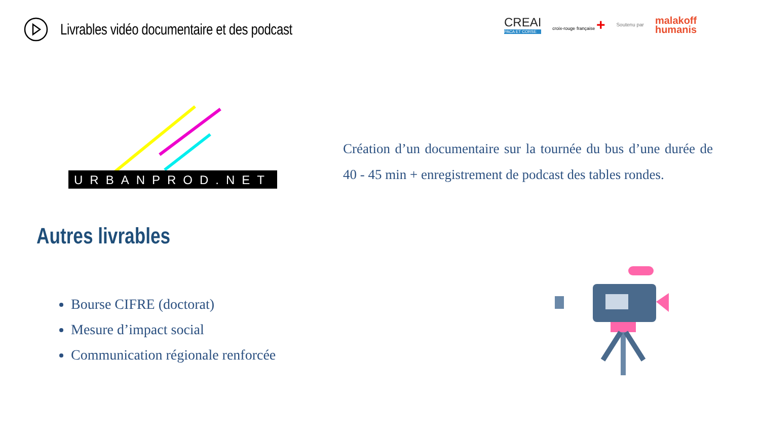Livrables vidéo documentaire et des podcast
CREAI
PACA ET CORSE
croix-rouge française +
Soutenu par
malakoff
humanis
URBANPROD.NET
Création d’un documentaire sur la tournée du bus d’une durée de 40 - 45 min + enregistrement de podcast des tables rondes.
Autres livrables
Bourse CIFRE (doctorat)
Mesure d’impact social
Communication régionale renforcée